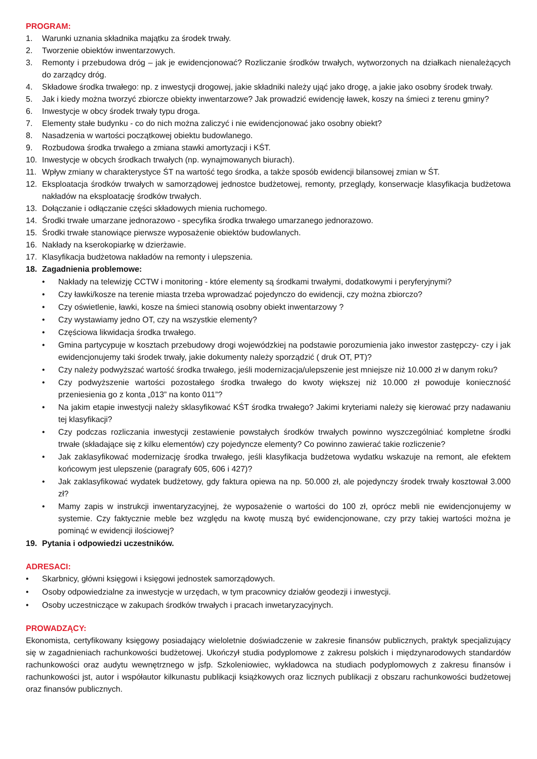PROGRAM:
1. Warunki uznania składnika majątku za środek trwały.
2. Tworzenie obiektów inwentarzowych.
3. Remonty i przebudowa dróg – jak je ewidencjonować? Rozliczanie środków trwałych, wytworzonych na działkach nienależących do zarządcy dróg.
4. Składowe środka trwałego: np. z inwestycji drogowej, jakie składniki należy ująć jako drogę, a jakie jako osobny środek trwały.
5. Jak i kiedy można tworzyć zbiorcze obiekty inwentarzowe? Jak prowadzić ewidencję ławek, koszy na śmieci z terenu gminy?
6. Inwestycje w obcy środek trwały typu droga.
7. Elementy stałe budynku - co do nich można zaliczyć i nie ewidencjonować jako osobny obiekt?
8. Nasadzenia w wartości początkowej obiektu budowlanego.
9. Rozbudowa środka trwałego a zmiana stawki amortyzacji i KŚT.
10. Inwestycje w obcych środkach trwałych (np. wynajmowanych biurach).
11. Wpływ zmiany w charakterystyce ŚT na wartość tego środka, a także sposób ewidencji bilansowej zmian w ŚT.
12. Eksploatacja środków trwałych w samorządowej jednostce budżetowej, remonty, przeglądy, konserwacje klasyfikacja budżetowa nakładów na eksploatację środków trwałych.
13. Dołączanie i odłączanie części składowych mienia ruchomego.
14. Środki trwałe umarzane jednorazowo - specyfika środka trwałego umarzanego jednorazowo.
15. Środki trwałe stanowiące pierwsze wyposażenie obiektów budowlanych.
16. Nakłady na kserokopiarkę w dzierżawie.
17. Klasyfikacja budżetowa nakładów na remonty i ulepszenia.
18. Zagadnienia problemowe:
• Nakłady na telewizję CCTW i monitoring - które elementy są środkami trwałymi, dodatkowymi i peryferyjnymi?
• Czy ławki/kosze na terenie miasta trzeba wprowadzać pojedynczo do ewidencji, czy można zbiorczo?
• Czy oświetlenie, ławki, kosze na śmieci stanowią osobny obiekt inwentarzowy ?
• Czy wystawiamy jedno OT, czy na wszystkie elementy?
• Częściowa likwidacja środka trwałego.
• Gmina partycypuje w kosztach przebudowy drogi wojewódzkiej na podstawie porozumienia jako inwestor zastępczy- czy i jak ewidencjonujemy taki środek trwały, jakie dokumenty należy sporządzić ( druk OT, PT)?
• Czy należy podwyższać wartość środka trwałego, jeśli modernizacja/ulepszenie jest mniejsze niż 10.000 zł w danym roku?
• Czy podwyższenie wartości pozostałego środka trwałego do kwoty większej niż 10.000 zł powoduje konieczność przeniesienia go z konta „013” na konto 011”?
• Na jakim etapie inwestycji należy sklasyfikować KŚT środka trwałego? Jakimi kryteriami należy się kierować przy nadawaniu tej klasyfikacji?
• Czy podczas rozliczania inwestycji zestawienie powstałych środków trwałych powinno wyszczególniać kompletne środki trwałe (składające się z kilku elementów) czy pojedyncze elementy? Co powinno zawierać takie rozliczenie?
• Jak zaklasyfikować modernizację środka trwałego, jeśli klasyfikacja budżetowa wydatku wskazuje na remont, ale efektem końcowym jest ulepszenie (paragrafy 605, 606 i 427)?
• Jak zaklasyfikować wydatek budżetowy, gdy faktura opiewa na np. 50.000 zł, ale pojedynczy środek trwały kosztował 3.000 zł?
• Mamy zapis w instrukcji inwentaryzacyjnej, że wyposażenie o wartości do 100 zł, oprócz mebli nie ewidencjonujemy w systemie. Czy faktycznie meble bez względu na kwotę muszą być ewidencjonowane, czy przy takiej wartości można je pominąć w ewidencji ilościowej?
19. Pytania i odpowiedzi uczestników.
ADRESACI:
• Skarbnicy, główni księgowi i księgowi jednostek samorządowych.
• Osoby odpowiedzialne za inwestycje w urzędach, w tym pracownicy działów geodezji i inwestycji.
• Osoby uczestniczące w zakupach środków trwałych i pracach inwetaryzacyjnych.
PROWADZĄCY:
Ekonomista, certyfikowany księgowy posiadający wieloletnie doświadczenie w zakresie finansów publicznych, praktyk specjalizujący się w zagadnieniach rachunkowości budżetowej. Ukończył studia podyplomowe z zakresu polskich i międzynarodowych standardów rachunkowości oraz audytu wewnętrznego w jsfp. Szkoleniowiec, wykładowca na studiach podyplomowych z zakresu finansów i rachunkowości jst, autor i współautor kilkunastu publikacji książkowych oraz licznych publikacji z obszaru rachunkowości budżetowej oraz finansów publicznych.